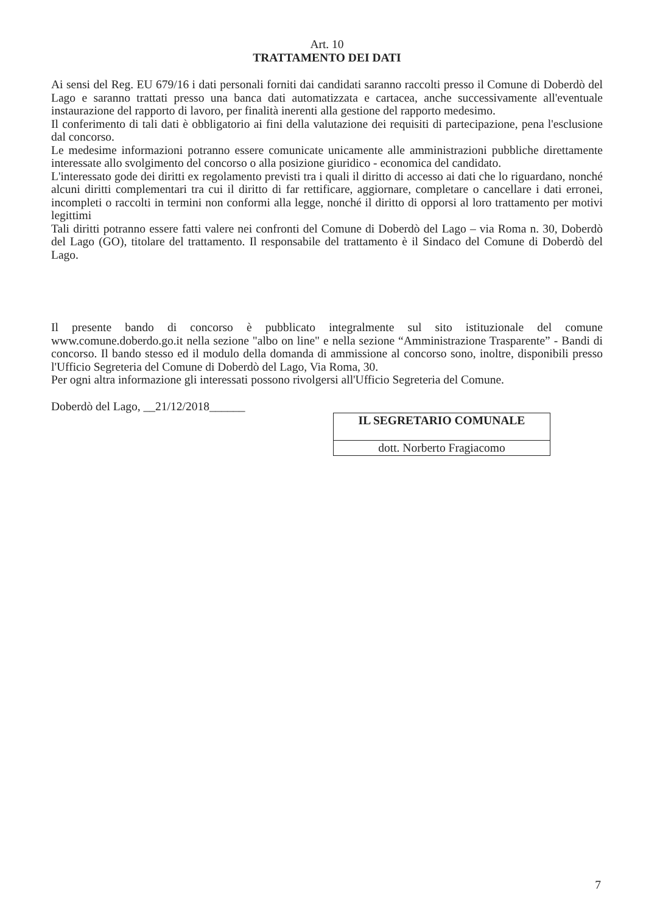Art. 10
TRATTAMENTO DEI DATI
Ai sensi del Reg. EU 679/16 i dati personali forniti dai candidati saranno raccolti presso il Comune di Doberdò del Lago e saranno trattati presso una banca dati automatizzata e cartacea, anche successivamente all'eventuale instaurazione del rapporto di lavoro, per finalità inerenti alla gestione del rapporto medesimo.
Il conferimento di tali dati è obbligatorio ai fini della valutazione dei requisiti di partecipazione, pena l'esclusione dal concorso.
Le medesime informazioni potranno essere comunicate unicamente alle amministrazioni pubbliche direttamente interessate allo svolgimento del concorso o alla posizione giuridico - economica del candidato.
L'interessato gode dei diritti ex regolamento previsti tra i quali il diritto di accesso ai dati che lo riguardano, nonché alcuni diritti complementari tra cui il diritto di far rettificare, aggiornare, completare o cancellare i dati erronei, incompleti o raccolti in termini non conformi alla legge, nonché il diritto di opporsi al loro trattamento per motivi legittimi
Tali diritti potranno essere fatti valere nei confronti del Comune di Doberdò del Lago – via Roma n. 30, Doberdò del Lago (GO), titolare del trattamento. Il responsabile del trattamento è il Sindaco del Comune di Doberdò del Lago.
Il presente bando di concorso è pubblicato integralmente sul sito istituzionale del comune www.comune.doberdo.go.it nella sezione "albo on line" e nella sezione “Amministrazione Trasparente” - Bandi di concorso. Il bando stesso ed il modulo della domanda di ammissione al concorso sono, inoltre, disponibili presso l'Ufficio Segreteria del Comune di Doberdò del Lago, Via Roma, 30.
Per ogni altra informazione gli interessati possono rivolgersi all'Ufficio Segreteria del Comune.
Doberdò del Lago, __21/12/2018______
| IL SEGRETARIO COMUNALE |
| dott. Norberto Fragiacomo |
7